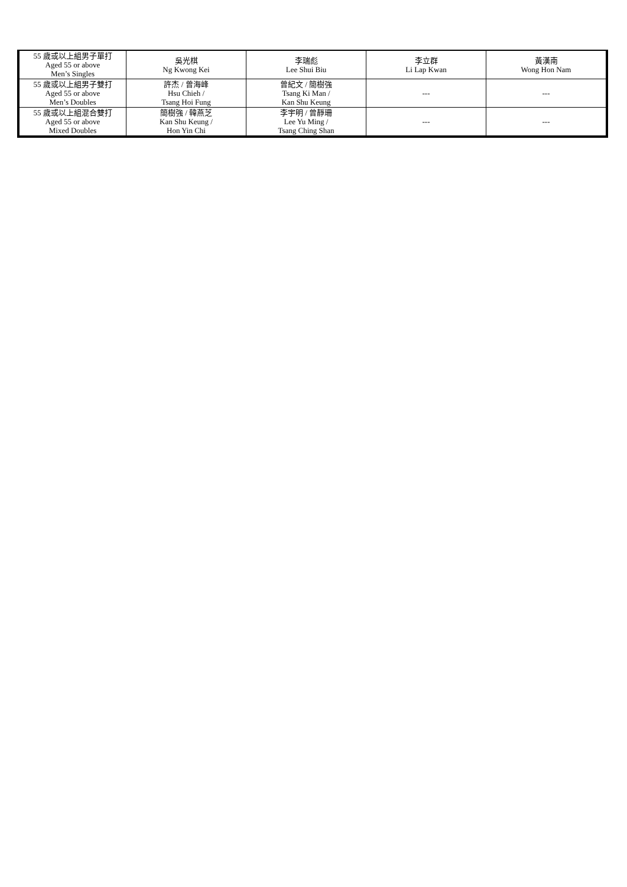| 55 歲或以上組男子單打 Aged 55 or above Men’s Singles | 吳光棋 Ng Kwong Kei | 李瑞彪 Lee Shui Biu | 李立群 Li Lap Kwan | 黃漢南 Wong Hon Nam |
| 55 歲或以上組男子雙打 Aged 55 or above Men’s Doubles | 許杰 / 曾海峰 Hsu Chieh / Tsang Hoi Fung | 曾紀文 / 簡樹強 Tsang Ki Man / Kan Shu Keung | --- | --- |
| 55 歲或以上組混合雙打 Aged 55 or above Mixed Doubles | 簡樹強 / 韓燕芝 Kan Shu Keung / Hon Yin Chi | 李宇明 / 曾靜珊 Lee Yu Ming / Tsang Ching Shan | --- | --- |